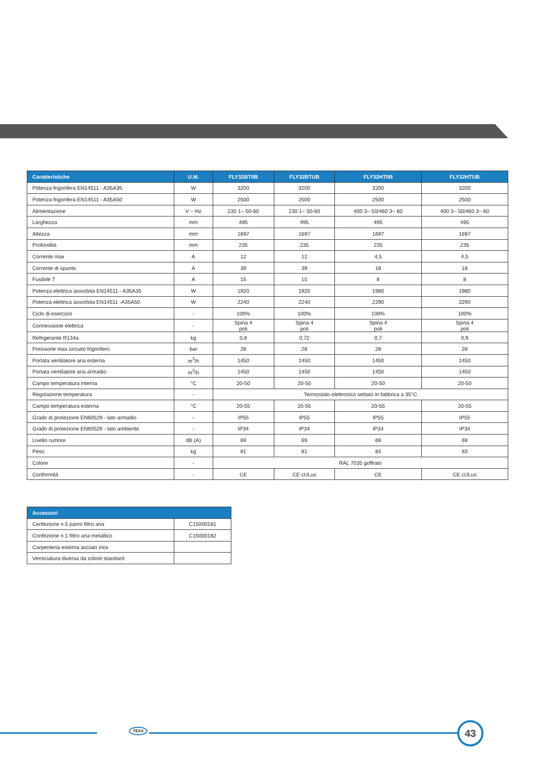| Caratteristiche | U.M. | FLY32BT0B | FLY32BTUB | FLY32HT0B | FLY32HTUB |
| --- | --- | --- | --- | --- | --- |
| Potenza frigorifera EN14511 - A35A35 | W | 3200 | 3200 | 3200 | 3200 |
| Potenza frigorifera EN14511 - A35A50 | W | 2500 | 2500 | 2500 | 2500 |
| Alimentazione | V ~ Hz | 230 1~ 50-60 | 230 1~ 50-60 | 400 3~ 50/460 3~ 60 | 400 3~ 50/460 3~ 60 |
| Larghezza | mm | 495 | 495 | 495 | 495 |
| Altezza | mm | 1697 | 1697 | 1697 | 1697 |
| Profondità | mm | 235 | 235 | 235 | 235 |
| Corrente max | A | 12 | 12 | 4,5 | 4,5 |
| Corrente di spunto | A | 39 | 39 | 18 | 18 |
| Fusibile T | A | 15 | 15 | 8 | 8 |
| Potenza elettrica assorbita EN14511 - A35A35 | W | 1920 | 1920 | 1980 | 1980 |
| Potenza elettrica assorbita EN14511 -A35A50 | W | 2240 | 2240 | 2290 | 2290 |
| Ciclo di esercizio | - | 100% | 100% | 100% | 100% |
| Connessione elettrica | - | Spina 4 poli | Spina 4 poli | Spina 4 poli | Spina 4 poli |
| Refrigerante R134a | kg | 0,8 | 0,72 | 0,7 | 0,9 |
| Pressione max circuito frigorifero | bar | 28 | 28 | 28 | 28 |
| Portata ventilatore aria esterna | m<sup>3</sup>/h | 1450 | 1450 | 1450 | 1450 |
| Portata ventilatore aria armadio | m<sup>3</sup>/h | 1450 | 1450 | 1450 | 1450 |
| Campo temperatura interna | °C | 20-50 | 20-50 | 20-50 | 20-50 |
| Regolazione temperatura | - | Termostato elettronico settato in fabbrica a 35°C | | | |
| Campo temperatura esterna | °C | 20-55 | 20-55 | 20-55 | 20-55 |
| Grado di protezione EN60529 - lato armadio | - | IP55 | IP55 | IP55 | IP55 |
| Grado di protezione EN60529 - lato ambiente | - | IP34 | IP34 | IP34 | IP34 |
| Livello rumore | dB (A) | 69 | 69 | 69 | 69 |
| Peso | kg | 81 | 81 | 83 | 83 |
| Colore | - | RAL 7035 goffrato | | | |
| Conformità | - | CE | CE cULus | CE | CE cULus |
| Accessori | |
| --- | --- |
| Confezione n.5 panni filtro aria | C15000181 |
| Confezione n.1 filtro aria metallico | C15000182 |
| Carpenteria esterna acciaio inox | |
| Verniciatura diversa da colore standard | |
TEXA 43